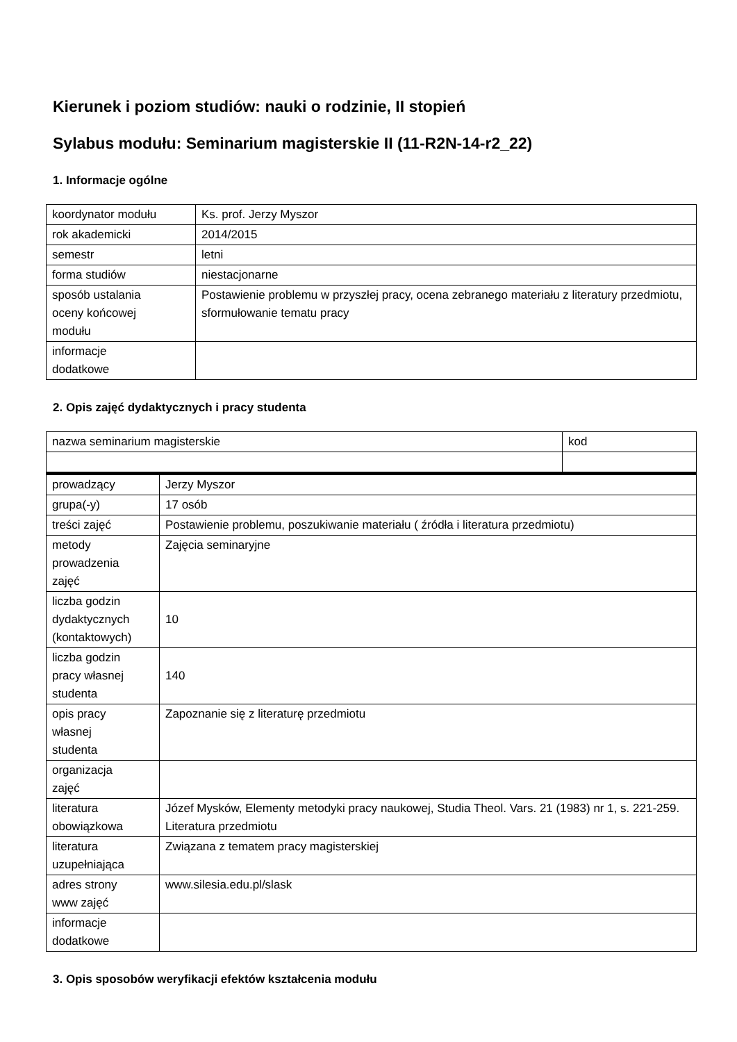Kierunek i poziom studiów: nauki o rodzinie, II stopień
Sylabus modułu: Seminarium magisterskie II (11-R2N-14-r2_22)
1. Informacje ogólne
| koordynator modułu | Ks. prof. Jerzy Myszor |
| rok akademicki | 2014/2015 |
| semestr | letni |
| forma studiów | niestacjonarne |
| sposób ustalania oceny końcowej modułu | Postawienie problemu w przyszłej pracy, ocena zebranego materiału z literatury przedmiotu, sformułowanie tematu pracy |
| informacje dodatkowe | |
2. Opis zajęć dydaktycznych i pracy studenta
| nazwa seminarium magisterskie | kod |
| prowadzący | Jerzy Myszor |
| grupa(-y) | 17 osób |
| treści zajęć | Postawienie problemu, poszukiwanie materiału ( źródła i literatura przedmiotu) |
| metody prowadzenia zajęć | Zajęcia seminaryjne |
| liczba godzin dydaktycznych (kontaktowych) | 10 |
| liczba godzin pracy własnej studenta | 140 |
| opis pracy własnej studenta | Zapoznanie się z literaturę przedmiotu |
| organizacja zajęć | |
| literatura obowiązkowa | Józef Mysków, Elementy metodyki pracy naukowej, Studia Theol. Vars. 21 (1983) nr 1, s. 221-259. Literatura przedmiotu |
| literatura uzupełniająca | Związana z tematem pracy magisterskiej |
| adres strony www zajęć | www.silesia.edu.pl/slask |
| informacje dodatkowe | |
3. Opis sposobów weryfikacji efektów kształcenia modułu